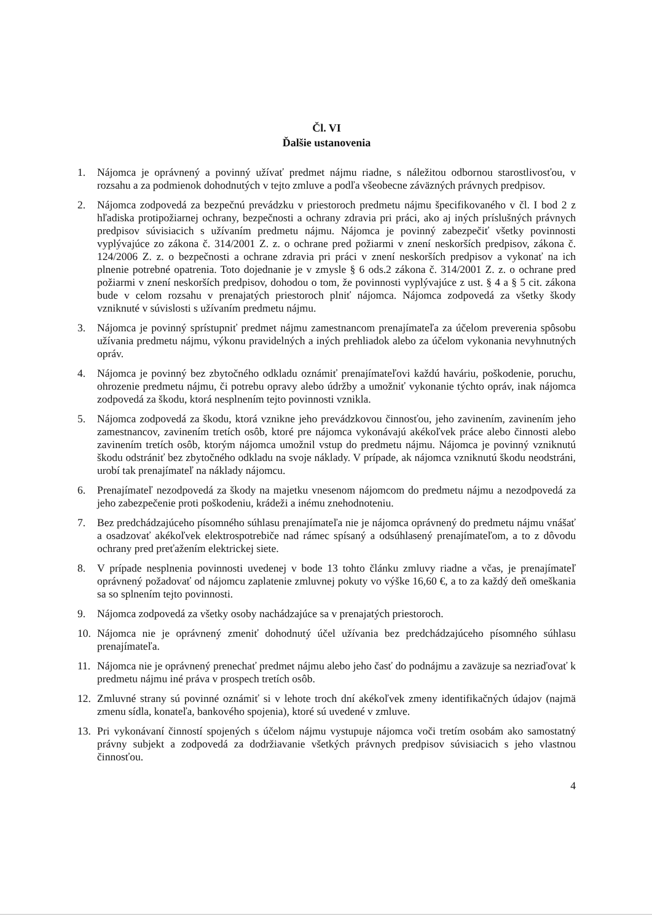Čl. VI
Ďalšie ustanovenia
1. Nájomca je oprávnený a povinný užívať predmet nájmu riadne, s náležitou odbornou starostlivosťou, v rozsahu a za podmienok dohodnutých v tejto zmluve a podľa všeobecne záväzných právnych predpisov.
2. Nájomca zodpovedá za bezpečnú prevádzku v priestoroch predmetu nájmu špecifikovaného v čl. I bod 2 z hľadiska protipožiarnej ochrany, bezpečnosti a ochrany zdravia pri práci, ako aj iných príslušných právnych predpisov súvisiacich s užívaním predmetu nájmu. Nájomca je povinný zabezpečiť všetky povinnosti vyplývajúce zo zákona č. 314/2001 Z. z. o ochrane pred požiarmi v znení neskorších predpisov, zákona č. 124/2006 Z. z. o bezpečnosti a ochrane zdravia pri práci v znení neskorších predpisov a vykonať na ich plnenie potrebné opatrenia. Toto dojednanie je v zmysle § 6 ods.2 zákona č. 314/2001 Z. z. o ochrane pred požiarmi v znení neskorších predpisov, dohodou o tom, že povinnosti vyplývajúce z ust. § 4 a § 5 cit. zákona bude v celom rozsahu v prenajatých priestoroch plniť nájomca. Nájomca zodpovedá za všetky škody vzniknuté v súvislosti s užívaním predmetu nájmu.
3. Nájomca je povinný sprístupniť predmet nájmu zamestnancom prenajímateľa za účelom preverenia spôsobu užívania predmetu nájmu, výkonu pravidelných a iných prehliadok alebo za účelom vykonania nevyhnutných opráv.
4. Nájomca je povinný bez zbytočného odkladu oznámiť prenajímateľovi každú haváriu, poškodenie, poruchu, ohrozenie predmetu nájmu, či potrebu opravy alebo údržby a umožniť vykonanie týchto opráv, inak nájomca zodpovedá za škodu, ktorá nesplnením tejto povinnosti vznikla.
5. Nájomca zodpovedá za škodu, ktorá vznikne jeho prevádzkovou činnosťou, jeho zavinením, zavinením jeho zamestnancov, zavinením tretích osôb, ktoré pre nájomca vykonávajú akékoľvek práce alebo činnosti alebo zavinením tretích osôb, ktorým nájomca umožnil vstup do predmetu nájmu. Nájomca je povinný vzniknutú škodu odstrániť bez zbytočného odkladu na svoje náklady. V prípade, ak nájomca vzniknutú škodu neodstráni, urobí tak prenajímateľ na náklady nájomcu.
6. Prenajímateľ nezodpovedá za škody na majetku vnesenom nájomcom do predmetu nájmu a nezodpovedá za jeho zabezpečenie proti poškodeniu, krádeži a inému znehodnoteniu.
7. Bez predchádzajúceho písomného súhlasu prenajímateľa nie je nájomca oprávnený do predmetu nájmu vnášať a osadzovať akékoľvek elektrospotrebiče nad rámec spísaný a odsúhlasený prenajímateľom, a to z dôvodu ochrany pred preťažením elektrickej siete.
8. V prípade nesplnenia povinnosti uvedenej v bode 13 tohto článku zmluvy riadne a včas, je prenajímateľ oprávnený požadovať od nájomcu zaplatenie zmluvnej pokuty vo výške 16,60 €, a to za každý deň omeškania sa so splnením tejto povinnosti.
9. Nájomca zodpovedá za všetky osoby nachádzajúce sa v prenajatých priestoroch.
10. Nájomca nie je oprávnený zmeniť dohodnutý účel užívania bez predchádzajúceho písomného súhlasu prenajímateľa.
11. Nájomca nie je oprávnený prenechať predmet nájmu alebo jeho časť do podnájmu a zaväzuje sa nezriaďovať k predmetu nájmu iné práva v prospech tretích osôb.
12. Zmluvné strany sú povinné oznámiť si v lehote troch dní akékoľvek zmeny identifikačných údajov (najmä zmenu sídla, konateľa, bankového spojenia), ktoré sú uvedené v zmluve.
13. Pri vykonávaní činností spojených s účelom nájmu vystupuje nájomca voči tretím osobám ako samostatný právny subjekt a zodpovedá za dodržiavanie všetkých právnych predpisov súvisiacich s jeho vlastnou činnosťou.
4